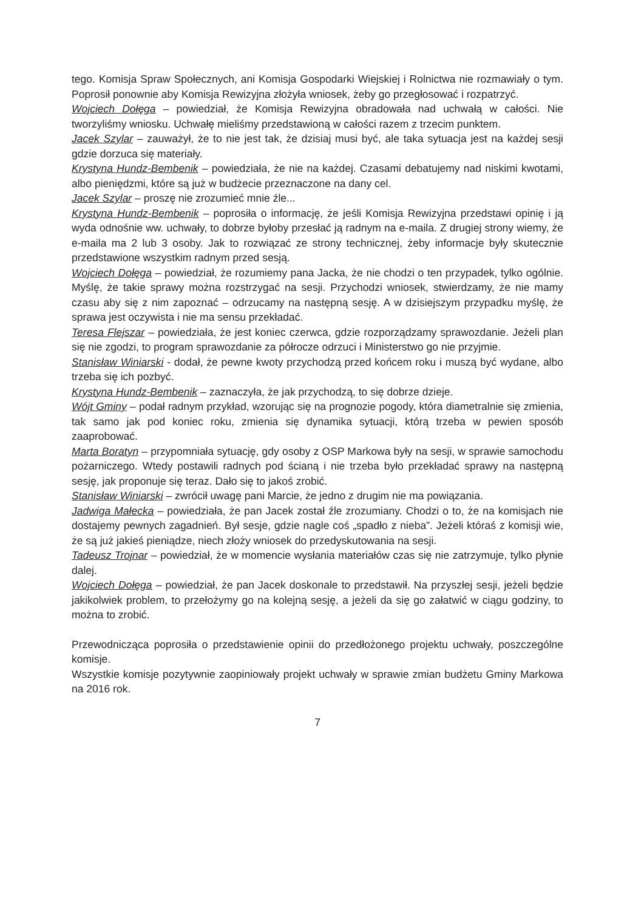tego. Komisja Spraw Społecznych, ani Komisja Gospodarki Wiejskiej i Rolnictwa nie rozmawiały o tym. Poprosił ponownie aby Komisja Rewizyjna złożyła wniosek, żeby go przegłosować i rozpatrzyć.
Wojciech Dołęga – powiedział, że Komisja Rewizyjna obradowała nad uchwałą w całości. Nie tworzyliśmy wniosku. Uchwałę mieliśmy przedstawioną w całości razem z trzecim punktem.
Jacek Szylar – zauważył, że to nie jest tak, że dzisiaj musi być, ale taka sytuacja jest na każdej sesji gdzie dorzuca się materiały.
Krystyna Hundz-Bembenik – powiedziała, że nie na każdej. Czasami debatujemy nad niskimi kwotami, albo pieniędzmi, które są już w budżecie przeznaczone na dany cel.
Jacek Szylar – proszę nie zrozumieć mnie źle...
Krystyna Hundz-Bembenik – poprosiła o informację, że jeśli Komisja Rewizyjna przedstawi opinię i ją wyda odnośnie ww. uchwały, to dobrze byłoby przesłać ją radnym na e-maila. Z drugiej strony wiemy, że e-maila ma 2 lub 3 osoby. Jak to rozwiązać ze strony technicznej, żeby informacje były skutecznie przedstawione wszystkim radnym przed sesją.
Wojciech Dołęga – powiedział, że rozumiemy pana Jacka, że nie chodzi o ten przypadek, tylko ogólnie. Myślę, że takie sprawy można rozstrzygać na sesji. Przychodzi wniosek, stwierdzamy, że nie mamy czasu aby się z nim zapoznać – odrzucamy na następną sesję. A w dzisiejszym przypadku myślę, że sprawa jest oczywista i nie ma sensu przekładać.
Teresa Flejszar – powiedziała, że jest koniec czerwca, gdzie rozporządzamy sprawozdanie. Jeżeli plan się nie zgodzi, to program sprawozdanie za półrocze odrzuci i Ministerstwo go nie przyjmie.
Stanisław Winiarski - dodał, że pewne kwoty przychodzą przed końcem roku i muszą być wydane, albo trzeba się ich pozbyć.
Krystyna Hundz-Bembenik – zaznaczyła, że jak przychodzą, to się dobrze dzieje.
Wójt Gminy – podał radnym przykład, wzorując się na prognozie pogody, która diametralnie się zmienia, tak samo jak pod koniec roku, zmienia się dynamika sytuacji, którą trzeba w pewien sposób zaaprobować.
Marta Boratyn – przypomniała sytuację, gdy osoby z OSP Markowa były na sesji, w sprawie samochodu pożarniczego. Wtedy postawili radnych pod ścianą i nie trzeba było przekładać sprawy na następną sesję, jak proponuje się teraz. Dało się to jakoś zrobić.
Stanisław Winiarski – zwrócił uwagę pani Marcie, że jedno z drugim nie ma powiązania.
Jadwiga Małecka – powiedziała, że pan Jacek został źle zrozumiany. Chodzi o to, że na komisjach nie dostajemy pewnych zagadnień. Był sesje, gdzie nagle coś „spadło z nieba”. Jeżeli któraś z komisji wie, że są już jakieś pieniądze, niech złoży wniosek do przedyskutowania na sesji.
Tadeusz Trojnar – powiedział, że w momencie wysłania materiałów czas się nie zatrzymuje, tylko płynie dalej.
Wojciech Dołęga – powiedział, że pan Jacek doskonale to przedstawił. Na przyszłej sesji, jeżeli będzie jakikolwiek problem, to przełożymy go na kolejną sesję, a jeżeli da się go załatwić w ciągu godziny, to można to zrobić.
Przewodnicząca poprosiła o przedstawienie opinii do przedłożonego projektu uchwały, poszczególne komisje.
Wszystkie komisje pozytywnie zaopiniowały projekt uchwały w sprawie zmian budżetu Gminy Markowa na 2016 rok.
7